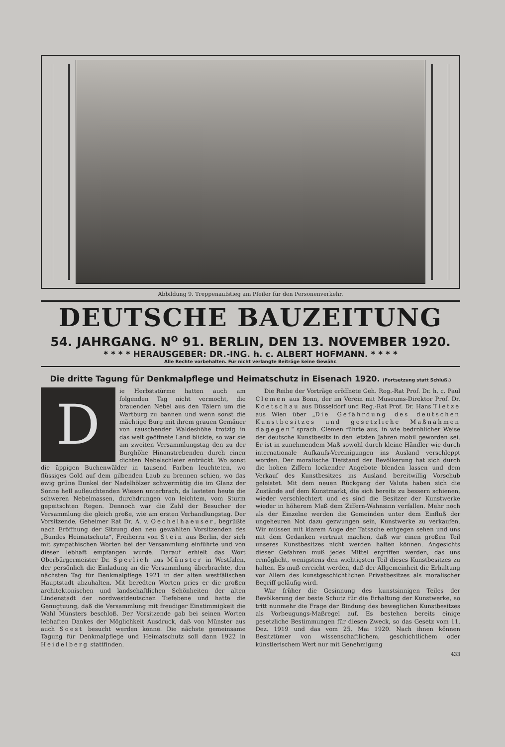Abbildung 9. Treppenaufstieg am Pfeiler für den Personenverkehr.
DEUTSCHE BAUZEITUNG
54. JAHRGANG. N<sup>o</sup> 91. BERLIN, DEN 13. NOVEMBER 1920.
* * * * HERAUSGEBER: DR.-ING. h. c. ALBERT HOFMANN. * * * *
Alle Rechte vorbehalten. Für nicht verlangte Beiträge keine Gewähr.
Die dritte Tagung für Denkmalpflege und Heimatschutz in Eisenach 1920. (Fortsetzung statt Schluß.)
Die Herbststürme hatten auch am folgenden Tag nicht vermocht, die brauenden Nebel aus den Tälern um die Wartburg zu bannen und wenn sonst die mächtige Burg mit ihrem grauen Gemäuer von rauschender Waldeshöhe trotzig in das weit geöffnete Land blickte, so war sie am zweiten Versammlungstag den zu der Burghöhe Hinanstrebenden durch einen dichten Nebelschleier entrückt. Wo sonst die üppigen Buchenwälder in tausend Farben leuchteten, wo flüssiges Gold auf dem gilbenden Laub zu brennen schien, wo das ewig grüne Dunkel der Nadelhölzer schwermütig die im Glanz der Sonne hell aufleuchtenden Wiesen unterbrach, da lasteten heute die schweren Nebelmassen, durchdrungen von leichtem, vom Sturm gepeitschten Regen. Dennoch war die Zahl der Besucher der Versammlung die gleich große, wie am ersten Verhandlungstag. Der Vorsitzende, Geheimer Rat Dr. A. v. Oechelhaeuser, begrüßte nach Eröffnung der Sitzung den neu gewählten Vorsitzenden des „Bundes Heimatschutz“, Freiherrn von Stein aus Berlin, der sich mit sympathischen Worten bei der Versammlung einführte und von dieser lebhaft empfangen wurde. Darauf erhielt das Wort Oberbürgermeister Dr. Sperlich aus Münster in Westfalen, der persönlich die Einladung an die Versammlung überbrachte, den nächsten Tag für Denkmalpflege 1921 in der alten westfälischen Hauptstadt abzuhalten. Mit beredten Worten pries er die großen architektonischen und landschaftlichen Schönheiten der alten Lindenstadt der nordwestdeutschen Tiefebene und hatte die Genugtuung, daß die Versammlung mit freudiger Einstimmigkeit die Wahl Münsters beschloß. Der Vorsitzende gab bei seinen Worten lebhaften Dankes der Möglichkeit Ausdruck, daß von Münster aus auch Soest besucht werden könne. Die nächste gemeinsame Tagung für Denkmalpflege und Heimatschutz soll dann 1922 in Heidelberg stattfinden.
Die Reihe der Vorträge eröffnete Geh. Reg.-Rat Prof. Dr. h. c. Paul Clemen aus Bonn, der im Verein mit Museums-Direktor Prof. Dr. Koetschau aus Düsseldorf und Reg.-Rat Prof. Dr. Hans Tietze aus Wien über „Die Gefährdung des deutschen Kunstbesitzes und gesetzliche Maßnahmen dagegen“ sprach. Clemen führte aus, in wie bedrohlicher Weise der deutsche Kunstbesitz in den letzten Jahren mobil geworden sei. Er ist in zunehmendem Maß sowohl durch kleine Händler wie durch internationale Aufkaufs-Vereinigungen ins Ausland verschleppt worden. Der moralische Tiefstand der Bevölkerung hat sich durch die hohen Ziffern lockender Angebote blenden lassen und dem Verkauf des Kunstbesitzes ins Ausland bereitwillig Vorschub geleistet. Mit dem neuen Rückgang der Valuta haben sich die Zustände auf dem Kunstmarkt, die sich bereits zu bessern schienen, wieder verschlechtert und es sind die Besitzer der Kunstwerke wieder in höherem Maß dem Ziffern-Wahnsinn verfallen. Mehr noch als der Einzelne werden die Gemeinden unter dem Einfluß der ungeheuren Not dazu gezwungen sein, Kunstwerke zu verkaufen. Wir müssen mit klarem Auge der Tatsache entgegen sehen und uns mit dem Gedanken vertraut machen, daß wir einen großen Teil unseres Kunstbesitzes nicht werden halten können. Angesichts dieser Gefahren muß jedes Mittel ergriffen werden, das uns ermöglicht, wenigstens den wichtigsten Teil dieses Kunstbesitzes zu halten. Es muß erreicht werden, daß der Allgemeinheit die Erhaltung vor Allem des kunstgeschichtlichen Privatbesitzes als moralischer Begriff geläufig wird.
War früher die Gesinnung des kunstsinnigen Teiles der Bevölkerung der beste Schutz für die Erhaltung der Kunstwerke, so tritt nunmehr die Frage der Bindung des beweglichen Kunstbesitzes als Vorbeugungs-Maßregel auf. Es bestehen bereits einige gesetzliche Bestimmungen für diesen Zweck, so das Gesetz vom 11. Dez. 1919 und das vom 25. Mai 1920. Nach ihnen können Besitztümer von wissenschaftlichem, geschichtlichem oder künstlerischem Wert nur mit Genehmigung
433